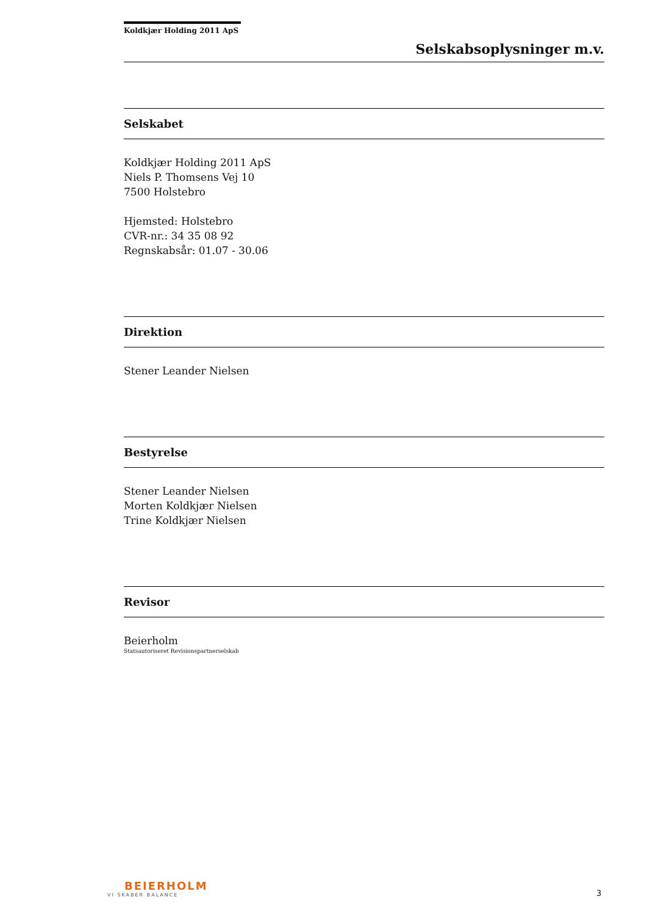Koldkjær Holding 2011 ApS
Selskabsoplysninger m.v.
Selskabet
Koldkjær Holding 2011 ApS
Niels P. Thomsens Vej 10
7500 Holstebro
Hjemsted: Holstebro
CVR-nr.: 34 35 08 92
Regnskabsår: 01.07 - 30.06
Direktion
Stener Leander Nielsen
Bestyrelse
Stener Leander Nielsen
Morten Koldkjær Nielsen
Trine Koldkjær Nielsen
Revisor
Beierholm
Statsautoriseret Revisionspartnerselskab
BEIERHOLM
VI SKABER BALANCE
3